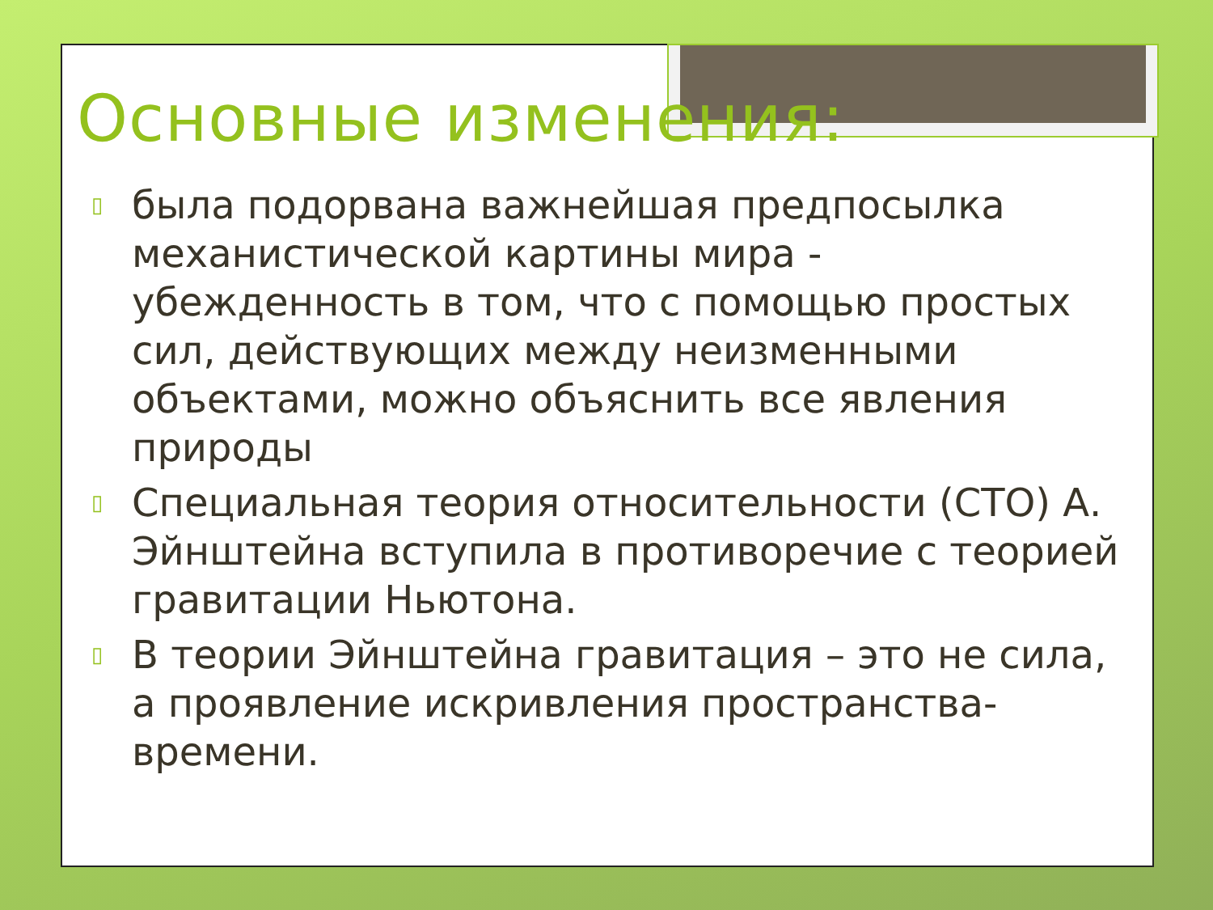Основные изменения:
▯ была подорвана важнейшая предпосылка механистической картины мира - убежденность в том, что с помощью простых сил, действующих между неизменными объектами, можно объяснить все явления природы
▯ Специальная теория относительности (СТО) А. Эйнштейна вступила в противоречие с теорией гравитации Ньютона.
▯ В теории Эйнштейна гравитация – это не сила, а проявление искривления пространства-времени.